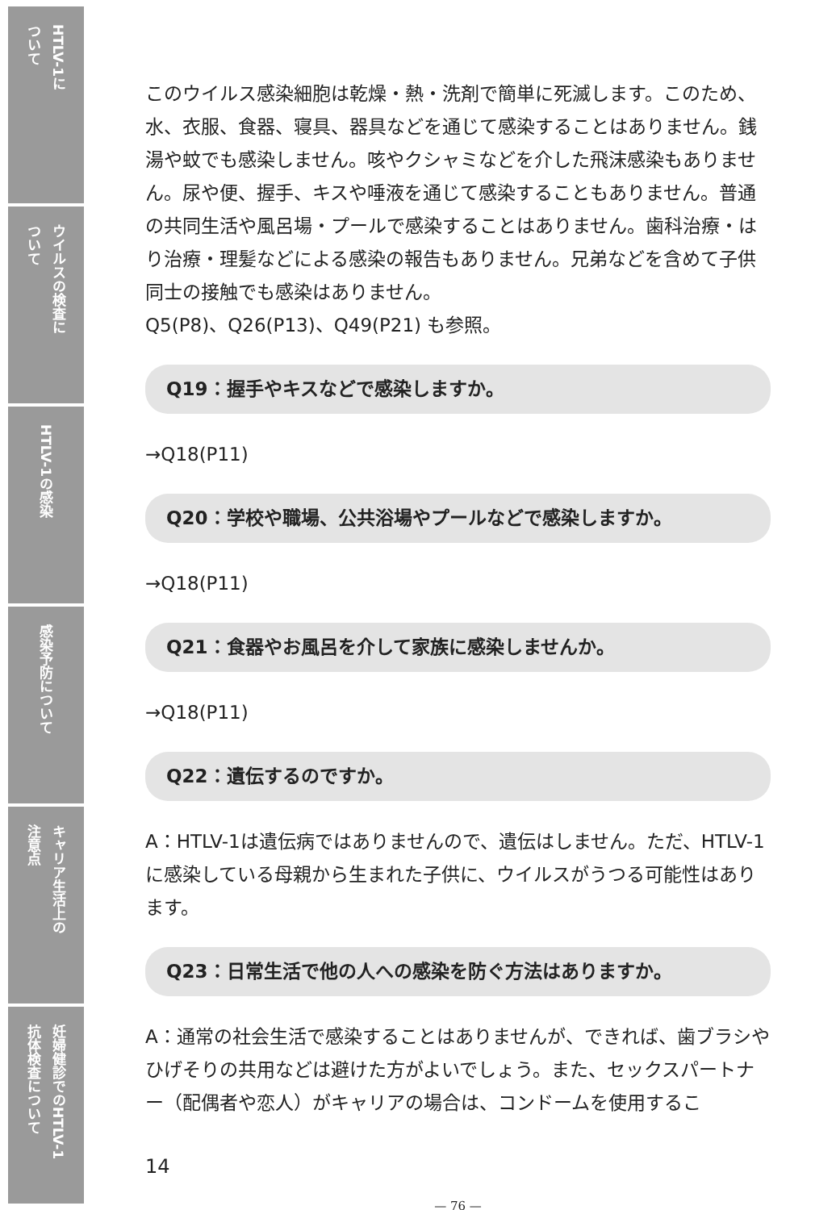HTLV-1に ついて
ウイルスの検査に ついて
HTLV-1の感染
感染予防について
キャリア生活上の 注意点
妊婦健診でのHTLV-1 抗体検査について
このウイルス感染細胞は乾燥・熱・洗剤で簡単に死滅します。このため、水、衣服、食器、寝具、器具などを通じて感染することはありません。銭湯や蚊でも感染しません。咳やクシャミなどを介した飛沫感染もありません。尿や便、握手、キスや唾液を通じて感染することもありません。普通の共同生活や風呂場・プールで感染することはありません。歯科治療・はり治療・理髪などによる感染の報告もありません。兄弟などを含めて子供同士の接触でも感染はありません。
Q5(P8)、Q26(P13)、Q49(P21) も参照。
Q19：握手やキスなどで感染しますか。
→Q18(P11)
Q20：学校や職場、公共浴場やプールなどで感染しますか。
→Q18(P11)
Q21：食器やお風呂を介して家族に感染しませんか。
→Q18(P11)
Q22：遺伝するのですか。
A：HTLV-1は遺伝病ではありませんので、遺伝はしません。ただ、HTLV-1に感染している母親から生まれた子供に、ウイルスがうつる可能性はあります。
Q23：日常生活で他の人への感染を防ぐ方法はありますか。
A：通常の社会生活で感染することはありませんが、できれば、歯ブラシやひげそりの共用などは避けた方がよいでしょう。また、セックスパートナー（配偶者や恋人）がキャリアの場合は、コンドームを使用するこ
14
— 76 —